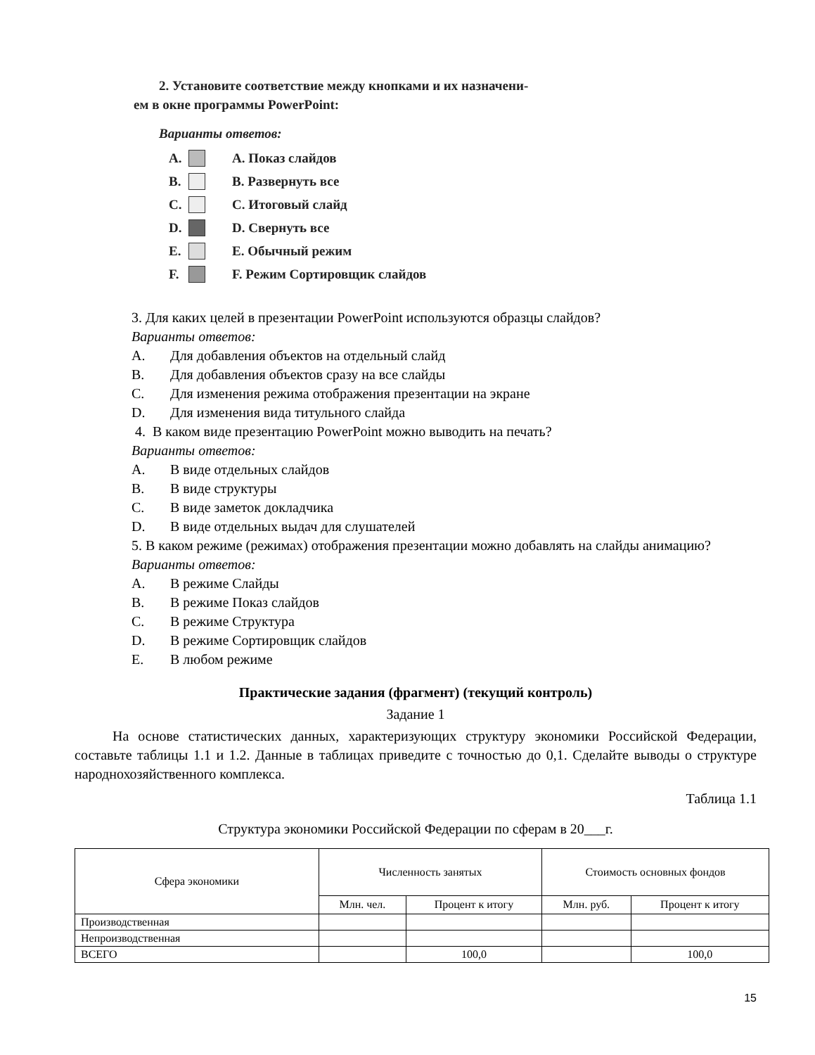2. Установите соответствие между кнопками и их назначени-
ем в окне программы PowerPoint:
Варианты ответов:
A. A. Показ слайдов
B. B. Развернуть все
C. C. Итоговый слайд
D. D. Свернуть все
E. E. Обычный режим
F. F. Режим Сортировщик слайдов
3. Для каких целей в презентации PowerPoint используются образцы слайдов?
Варианты ответов:
A. Для добавления объектов на отдельный слайд
B. Для добавления объектов сразу на все слайды
C. Для изменения режима отображения презентации на экране
D. Для изменения вида титульного слайда
4. В каком виде презентацию PowerPoint можно выводить на печать?
Варианты ответов:
A. В виде отдельных слайдов
B. В виде структуры
C. В виде заметок докладчика
D. В виде отдельных выдач для слушателей
5. В каком режиме (режимах) отображения презентации можно добавлять на слайды анимацию?
Варианты ответов:
A. В режиме Слайды
B. В режиме Показ слайдов
C. В режиме Структура
D. В режиме Сортировщик слайдов
E. В любом режиме
Практические задания (фрагмент) (текущий контроль)
Задание 1
На основе статистических данных, характеризующих структуру экономики Российской Федерации, составьте таблицы 1.1 и 1.2. Данные в таблицах приведите с точностью до 0,1. Сделайте выводы о структуре народнохозяйственного комплекса.
Таблица 1.1
Структура экономики Российской Федерации по сферам в 20___г.
| Сфера экономики | Численность занятых | | Стоимость основных фондов | |
| --- | --- | --- | --- | --- |
| | Млн. чел. | Процент к итогу | Млн. руб. | Процент к итогу |
| Производственная | | | | |
| Непроизводственная | | | | |
| ВСЕГО | | 100,0 | | 100,0 |
15